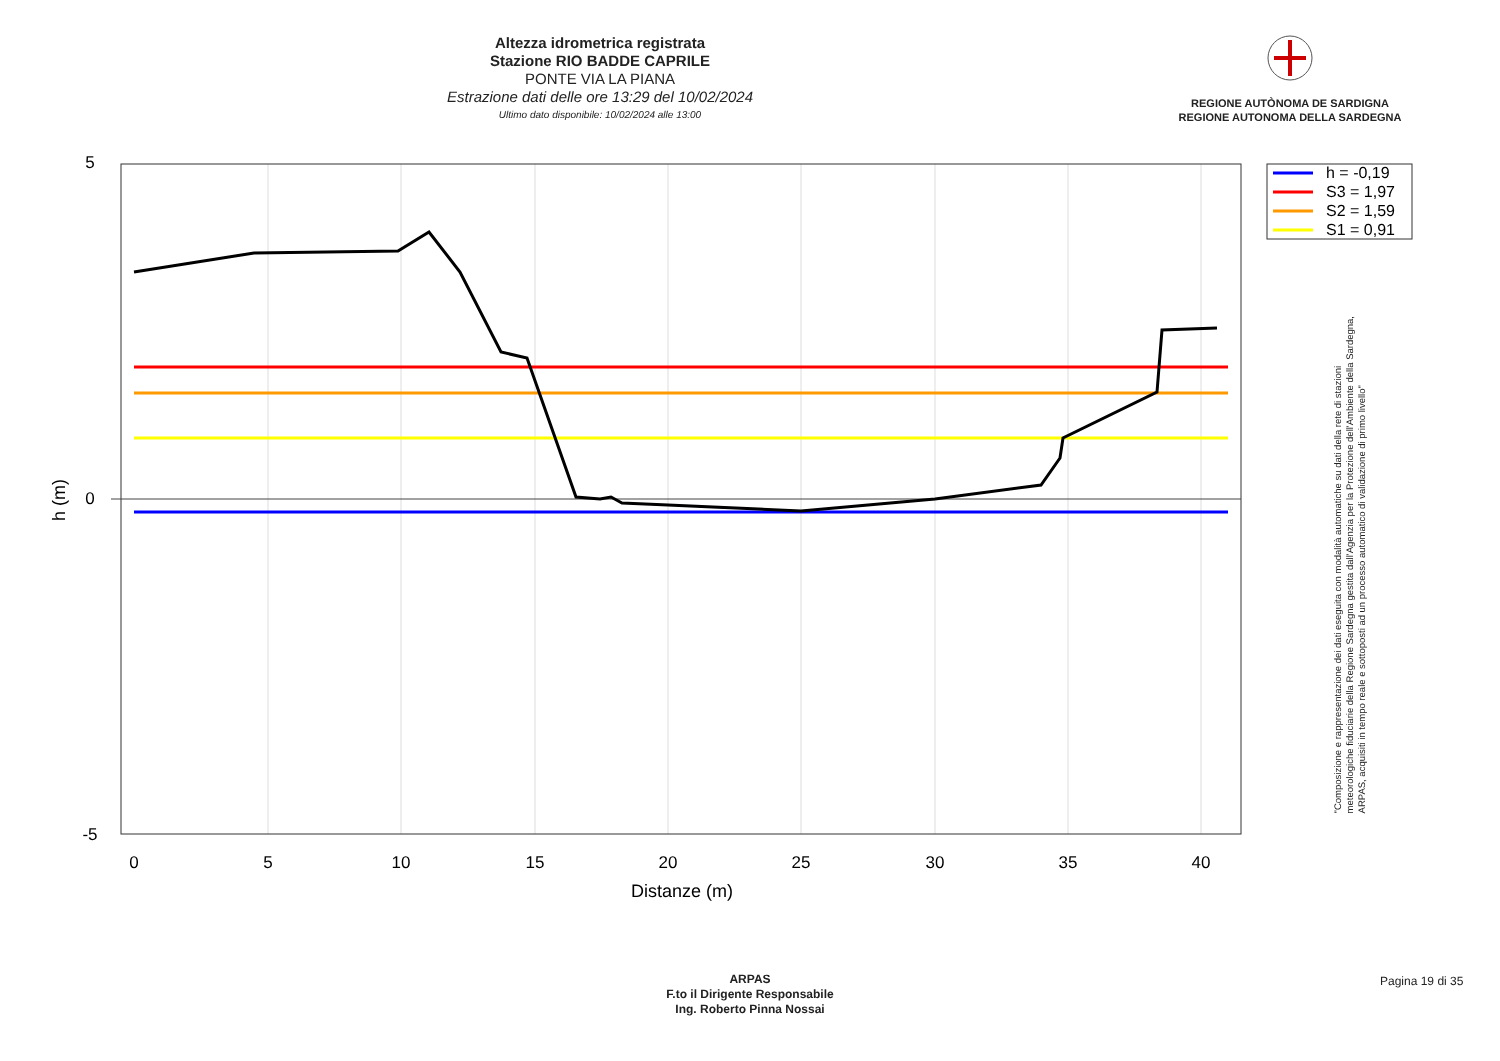Altezza idrometrica registrata
Stazione RIO BADDE CAPRILE
PONTE VIA LA PIANA
Estrazione dati delle ore 13:29 del 10/02/2024
Ultimo dato disponibile: 10/02/2024 alle 13:00
REGIONE AUTÒNOMA DE SARDIGNA
REGIONE AUTONOMA DELLA SARDEGNA
5
0
-5
0
5
10
15
20
25
30
35
40
Distanze (m)
h (m)
h = -0,19
S3 = 1,97
S2 = 1,59
S1 = 0,91
"Composizione e rappresentazione dei dati eseguita con modalità automatiche su dati della rete di stazioni
meteorologiche fiduciarie della Regione Sardegna gestita dall'Agenzia per la Protezione dell'Ambiente della Sardegna,
ARPAS, acquisiti in tempo reale e sottoposti ad un processo automatico di validazione di primo livello"
ARPAS
F.to il Dirigente Responsabile
Ing. Roberto Pinna Nossai
Pagina 19 di 35